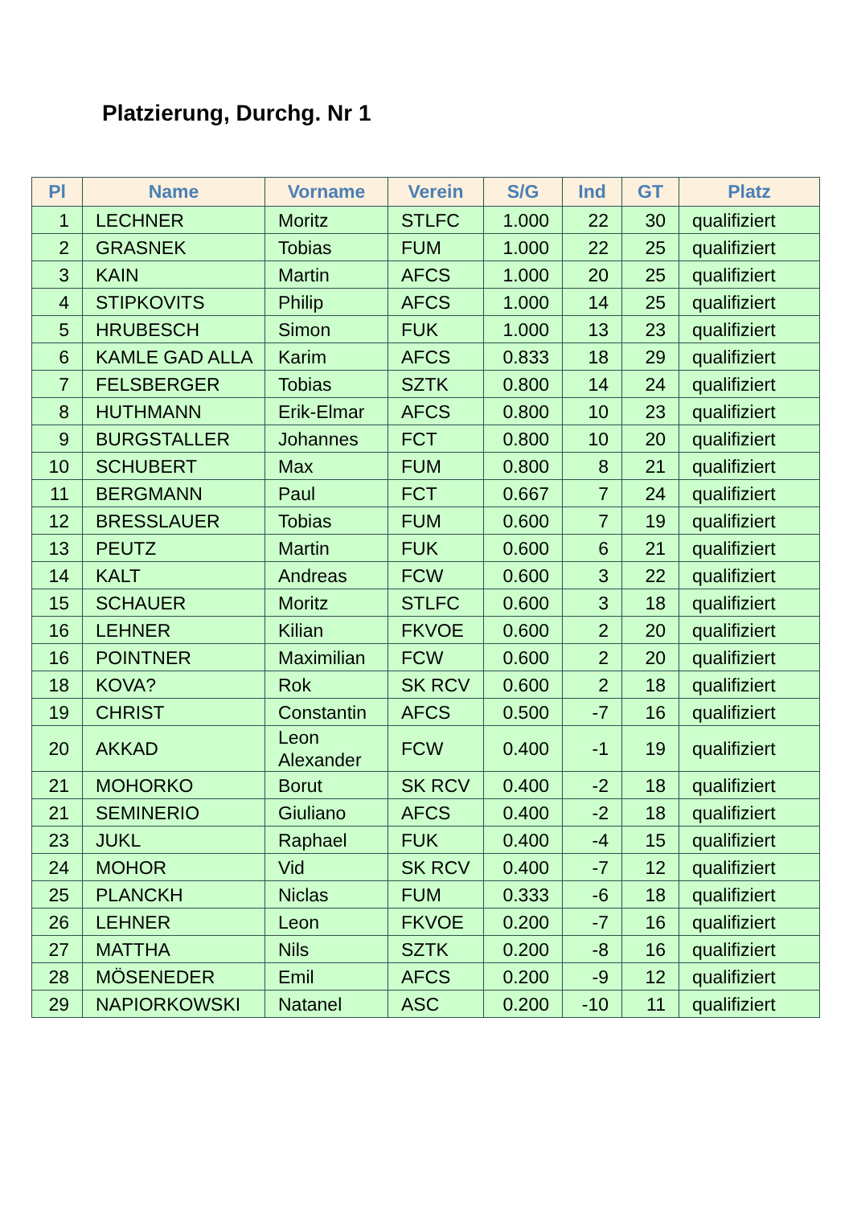Platzierung, Durchg. Nr 1
| Pl | Name | Vorname | Verein | S/G | Ind | GT | Platz |
| --- | --- | --- | --- | --- | --- | --- | --- |
| 1 | LECHNER | Moritz | STLFC | 1.000 | 22 | 30 | qualifiziert |
| 2 | GRASNEK | Tobias | FUM | 1.000 | 22 | 25 | qualifiziert |
| 3 | KAIN | Martin | AFCS | 1.000 | 20 | 25 | qualifiziert |
| 4 | STIPKOVITS | Philip | AFCS | 1.000 | 14 | 25 | qualifiziert |
| 5 | HRUBESCH | Simon | FUK | 1.000 | 13 | 23 | qualifiziert |
| 6 | KAMLE GAD ALLA | Karim | AFCS | 0.833 | 18 | 29 | qualifiziert |
| 7 | FELSBERGER | Tobias | SZTK | 0.800 | 14 | 24 | qualifiziert |
| 8 | HUTHMANN | Erik-Elmar | AFCS | 0.800 | 10 | 23 | qualifiziert |
| 9 | BURGSTALLER | Johannes | FCT | 0.800 | 10 | 20 | qualifiziert |
| 10 | SCHUBERT | Max | FUM | 0.800 | 8 | 21 | qualifiziert |
| 11 | BERGMANN | Paul | FCT | 0.667 | 7 | 24 | qualifiziert |
| 12 | BRESSLAUER | Tobias | FUM | 0.600 | 7 | 19 | qualifiziert |
| 13 | PEUTZ | Martin | FUK | 0.600 | 6 | 21 | qualifiziert |
| 14 | KALT | Andreas | FCW | 0.600 | 3 | 22 | qualifiziert |
| 15 | SCHAUER | Moritz | STLFC | 0.600 | 3 | 18 | qualifiziert |
| 16 | LEHNER | Kilian | FKVOE | 0.600 | 2 | 20 | qualifiziert |
| 16 | POINTNER | Maximilian | FCW | 0.600 | 2 | 20 | qualifiziert |
| 18 | KOVA? | Rok | SK RCV | 0.600 | 2 | 18 | qualifiziert |
| 19 | CHRIST | Constantin | AFCS | 0.500 | -7 | 16 | qualifiziert |
| 20 | AKKAD | Leon Alexander | FCW | 0.400 | -1 | 19 | qualifiziert |
| 21 | MOHORKO | Borut | SK RCV | 0.400 | -2 | 18 | qualifiziert |
| 21 | SEMINERIO | Giuliano | AFCS | 0.400 | -2 | 18 | qualifiziert |
| 23 | JUKL | Raphael | FUK | 0.400 | -4 | 15 | qualifiziert |
| 24 | MOHOR | Vid | SK RCV | 0.400 | -7 | 12 | qualifiziert |
| 25 | PLANCKH | Niclas | FUM | 0.333 | -6 | 18 | qualifiziert |
| 26 | LEHNER | Leon | FKVOE | 0.200 | -7 | 16 | qualifiziert |
| 27 | MATTHA | Nils | SZTK | 0.200 | -8 | 16 | qualifiziert |
| 28 | MÖSENEDER | Emil | AFCS | 0.200 | -9 | 12 | qualifiziert |
| 29 | NAPIORKOWSKI | Natanel | ASC | 0.200 | -10 | 11 | qualifiziert |